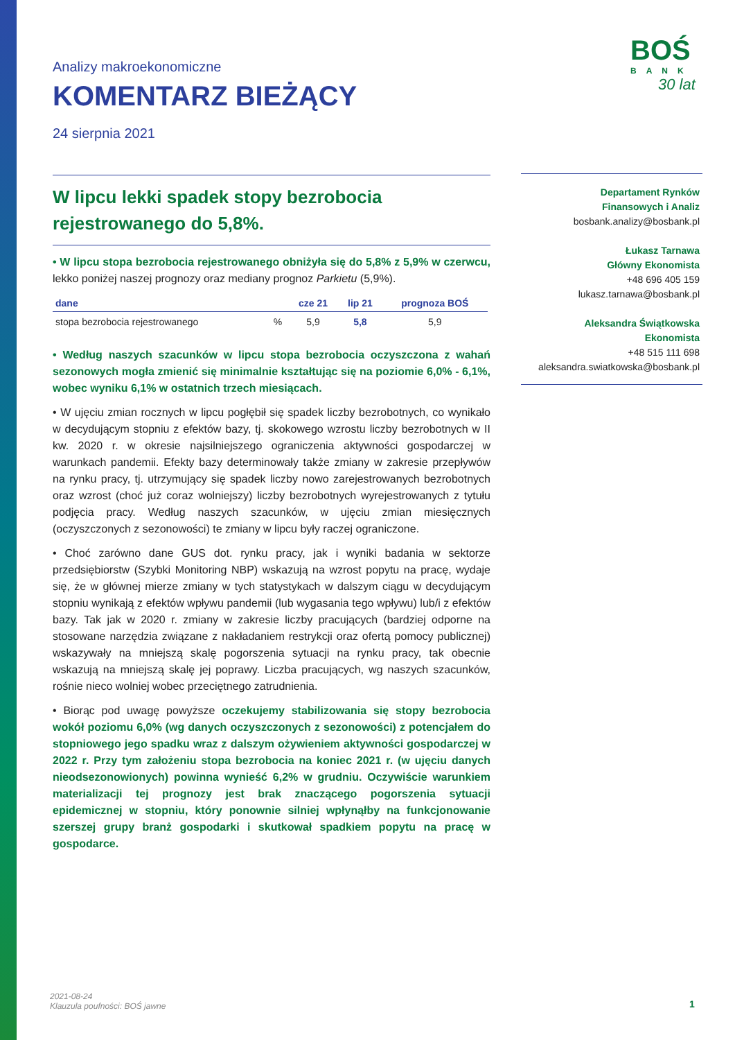BOŚ
BANK
30 lat
Analizy makroekonomiczne
KOMENTARZ BIEŻĄCY
24 sierpnia 2021
W lipcu lekki spadek stopy bezrobocia rejestrowanego do 5,8%.
• W lipcu stopa bezrobocia rejestrowanego obniżyła się do 5,8% z 5,9% w czerwcu, lekko poniżej naszej prognozy oraz mediany prognoz Parkietu (5,9%).
| dane | | cze 21 | lip 21 | prognoza BOŚ |
| --- | --- | --- | --- | --- |
| stopa bezrobocia rejestrowanego | % | 5,9 | 5,8 | 5,9 |
• Według naszych szacunków w lipcu stopa bezrobocia oczyszczona z wahań sezonowych mogła zmienić się minimalnie kształtując się na poziomie 6,0% - 6,1%, wobec wyniku 6,1% w ostatnich trzech miesiącach.
• W ujęciu zmian rocznych w lipcu pogłębił się spadek liczby bezrobotnych, co wynikało w decydującym stopniu z efektów bazy, tj. skokowego wzrostu liczby bezrobotnych w II kw. 2020 r. w okresie najsilniejszego ograniczenia aktywności gospodarczej w warunkach pandemii. Efekty bazy determinowały także zmiany w zakresie przepływów na rynku pracy, tj. utrzymujący się spadek liczby nowo zarejestrowanych bezrobotnych oraz wzrost (choć już coraz wolniejszy) liczby bezrobotnych wyrejestrowanych z tytułu podjęcia pracy. Według naszych szacunków, w ujęciu zmian miesięcznych (oczyszczonych z sezonowości) te zmiany w lipcu były raczej ograniczone.
• Choć zarówno dane GUS dot. rynku pracy, jak i wyniki badania w sektorze przedsiębiorstw (Szybki Monitoring NBP) wskazują na wzrost popytu na pracę, wydaje się, że w głównej mierze zmiany w tych statystykach w dalszym ciągu w decydującym stopniu wynikają z efektów wpływu pandemii (lub wygasania tego wpływu) lub/i z efektów bazy. Tak jak w 2020 r. zmiany w zakresie liczby pracujących (bardziej odporne na stosowane narzędzia związane z nakładaniem restrykcji oraz ofertą pomocy publicznej) wskazywały na mniejszą skalę pogorszenia sytuacji na rynku pracy, tak obecnie wskazują na mniejszą skalę jej poprawy. Liczba pracujących, wg naszych szacunków, rośnie nieco wolniej wobec przeciętnego zatrudnienia.
• Biorąc pod uwagę powyższe oczekujemy stabilizowania się stopy bezrobocia wokół poziomu 6,0% (wg danych oczyszczonych z sezonowości) z potencjałem do stopniowego jego spadku wraz z dalszym ożywieniem aktywności gospodarczej w 2022 r. Przy tym założeniu stopa bezrobocia na koniec 2021 r. (w ujęciu danych nieodsezonowionych) powinna wynieść 6,2% w grudniu. Oczywiście warunkiem materializacji tej prognozy jest brak znaczącego pogorszenia sytuacji epidemicznej w stopniu, który ponownie silniej wpłynąłby na funkcjonowanie szerszej grupy branż gospodarki i skutkował spadkiem popytu na pracę w gospodarce.
Departament Rynków
Finansowych i Analiz
bosbank.analizy@bosbank.pl
Łukasz Tarnawa
Główny Ekonomista
+48 696 405 159
lukasz.tarnawa@bosbank.pl
Aleksandra Świątkowska
Ekonomista
+48 515 111 698
aleksandra.swiatkowska@bosbank.pl
2021-08-24
Klauzula poufności: BOŚ jawne
1